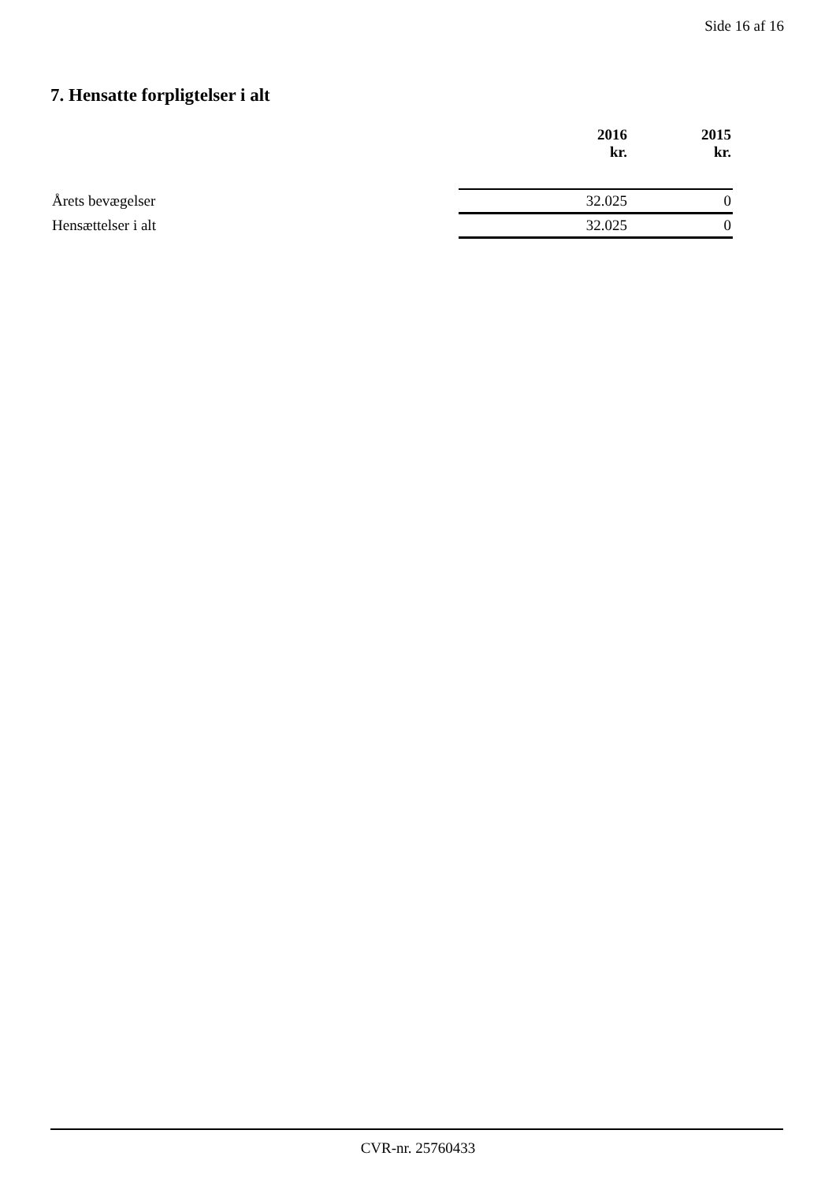Side 16 af 16
7. Hensatte forpligtelser i alt
| | 2016 kr. | 2015 kr. |
| --- | --- | --- |
| Årets bevægelser | 32.025 | 0 |
| Hensættelser i alt | 32.025 | 0 |
CVR-nr. 25760433